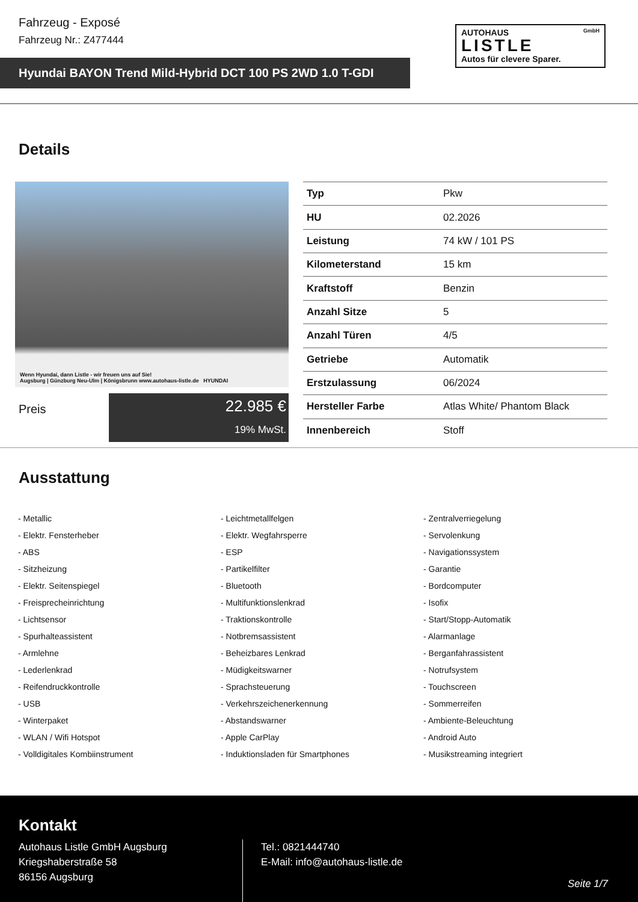Fahrzeug - Exposé
Fahrzeug Nr.: Z477444
AUTOHAUS GmbH
LISTLE
Autos für clevere Sparer.
Hyundai BAYON Trend Mild-Hybrid DCT 100 PS 2WD 1.0 T-GDI
Details
Wenn Hyundai, dann Listle - wir freuen uns auf Sie!
Augsburg | Günzburg Neu-Ulm | Königsbrunn www.autohaus-listle.de HYUNDAI
Preis
22.985 €
19% MwSt.
| Typ | Pkw |
| HU | 02.2026 |
| Leistung | 74 kW / 101 PS |
| Kilometerstand | 15 km |
| Kraftstoff | Benzin |
| Anzahl Sitze | 5 |
| Anzahl Türen | 4/5 |
| Getriebe | Automatik |
| Erstzulassung | 06/2024 |
| Hersteller Farbe | Atlas White/ Phantom Black |
| Innenbereich | Stoff |
Ausstattung
- Metallic
- Leichtmetallfelgen
- Zentralverriegelung
- Elektr. Fensterheber
- Elektr. Wegfahrsperre
- Servolenkung
- ABS
- ESP
- Navigationssystem
- Sitzheizung
- Partikelfilter
- Garantie
- Elektr. Seitenspiegel
- Bluetooth
- Bordcomputer
- Freisprecheinrichtung
- Multifunktionslenkrad
- Isofix
- Lichtsensor
- Traktionskontrolle
- Start/Stopp-Automatik
- Spurhalteassistent
- Notbremsassistent
- Alarmanlage
- Armlehne
- Beheizbares Lenkrad
- Berganfahrassistent
- Lederlenkrad
- Müdigkeitswarner
- Notrufsystem
- Reifendruckkontrolle
- Sprachsteuerung
- Touchscreen
- USB
- Verkehrszeichenerkennung
- Sommerreifen
- Winterpaket
- Abstandswarner
- Ambiente-Beleuchtung
- WLAN / Wifi Hotspot
- Apple CarPlay
- Android Auto
- Volldigitales Kombiinstrument
- Induktionsladen für Smartphones
- Musikstreaming integriert
Kontakt
Autohaus Listle GmbH Augsburg
Kriegshaberstraße 58
86156 Augsburg
Tel.: 0821444740
E-Mail: info@autohaus-listle.de
Seite 1/7